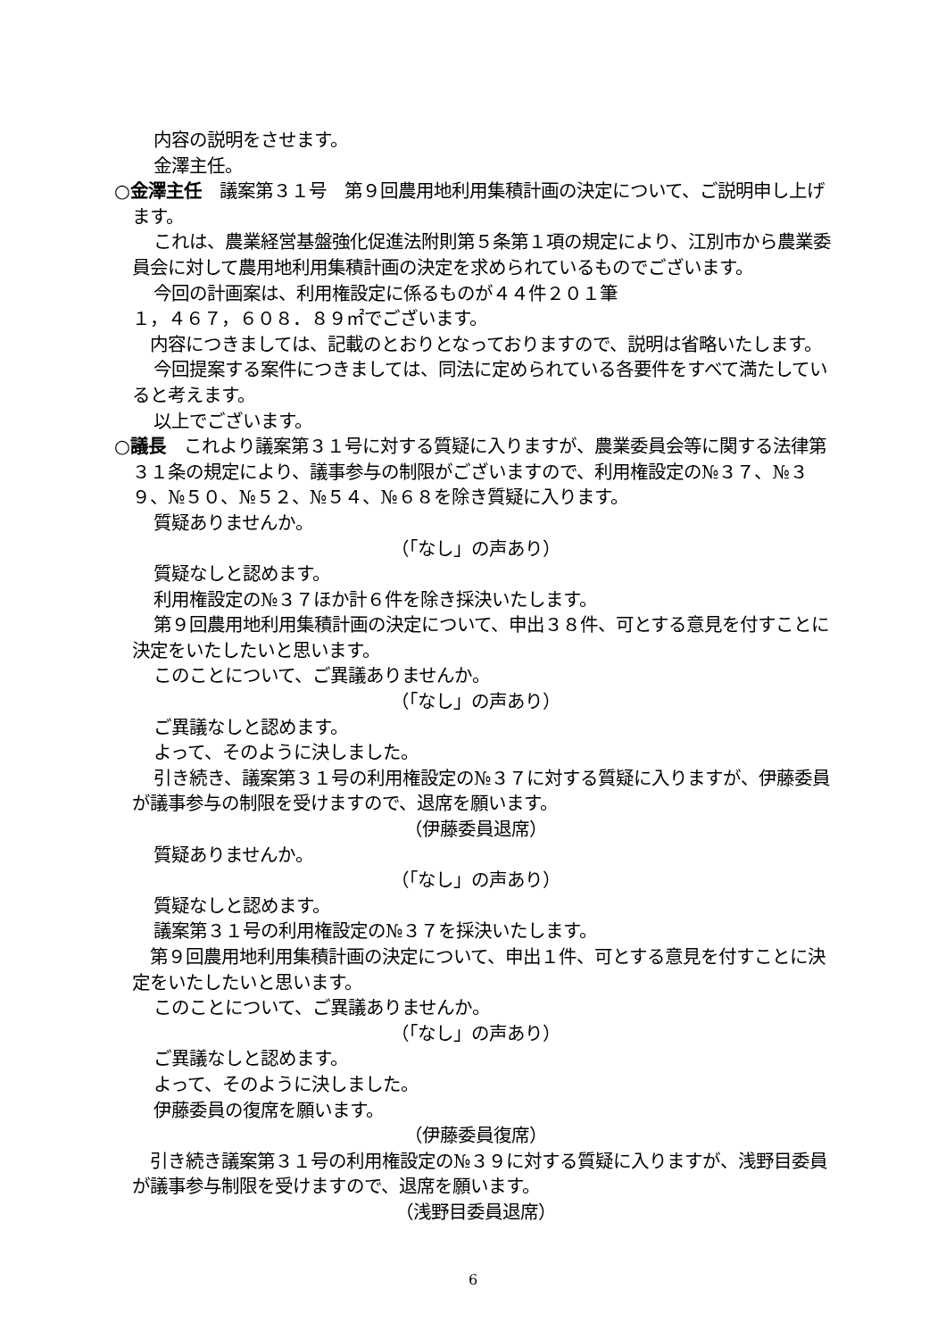内容の説明をさせます。
金澤主任。
○金澤主任　議案第３１号　第９回農用地利用集積計画の決定について、ご説明申し上げます。
これは、農業経営基盤強化促進法附則第５条第１項の規定により、江別市から農業委員会に対して農用地利用集積計画の決定を求められているものでございます。
今回の計画案は、利用権設定に係るものが４４件２０１筆
１，４６７，６０８．８９㎡でございます。
内容につきましては、記載のとおりとなっておりますので、説明は省略いたします。
今回提案する案件につきましては、同法に定められている各要件をすべて満たしていると考えます。
以上でございます。
○議長　これより議案第３１号に対する質疑に入りますが、農業委員会等に関する法律第３１条の規定により、議事参与の制限がございますので、利用権設定の№３７、№３９、№５０、№５２、№５４、№６８を除き質疑に入ります。
質疑ありませんか。
（「なし」の声あり）
質疑なしと認めます。
利用権設定の№３７ほか計６件を除き採決いたします。
第９回農用地利用集積計画の決定について、申出３８件、可とする意見を付すことに決定をいたしたいと思います。
このことについて、ご異議ありませんか。
（「なし」の声あり）
ご異議なしと認めます。
よって、そのように決しました。
引き続き、議案第３１号の利用権設定の№３７に対する質疑に入りますが、伊藤委員が議事参与の制限を受けますので、退席を願います。
（伊藤委員退席）
質疑ありませんか。
（「なし」の声あり）
質疑なしと認めます。
議案第３１号の利用権設定の№３７を採決いたします。
第９回農用地利用集積計画の決定について、申出１件、可とする意見を付すことに決定をいたしたいと思います。
このことについて、ご異議ありませんか。
（「なし」の声あり）
ご異議なしと認めます。
よって、そのように決しました。
伊藤委員の復席を願います。
（伊藤委員復席）
引き続き議案第３１号の利用権設定の№３９に対する質疑に入りますが、浅野目委員が議事参与制限を受けますので、退席を願います。
（浅野目委員退席）
6